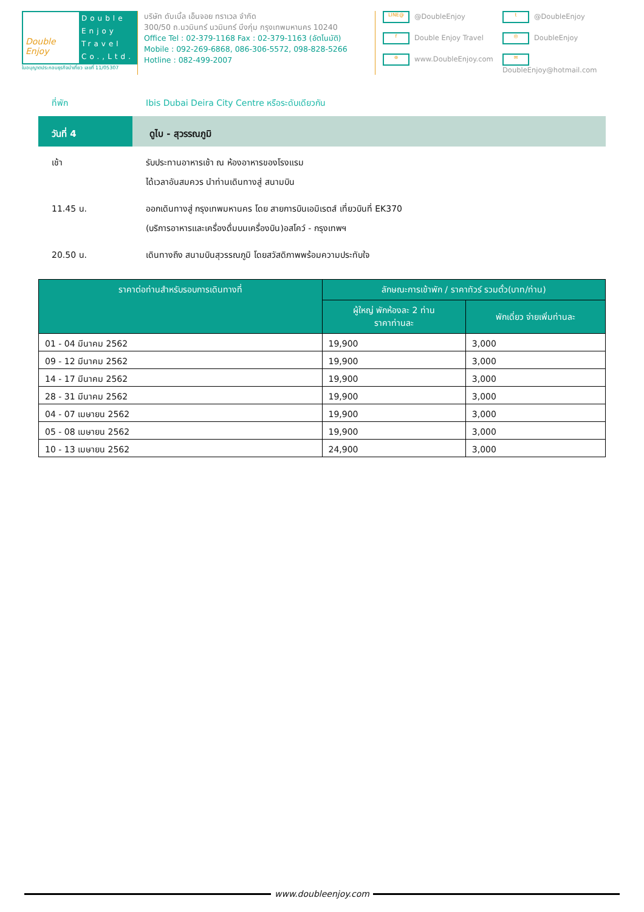Double Enjoy
Double Enjoy Travel Co.,Ltd.
ใบอนุญาตประกอบธุรกิจนำเที่ยว เลขที่ 11/05307
บริษัท ดับเบิ้ล เอ็นจอย ทราเวล จำกัด
300/50 ถ.นวมินทร์ นวมินทร์ บึงกุ่ม กรุงเทพมหานคร 10240
Office Tel : 02-379-1168 Fax : 02-379-1163 (อัตโนมัติ)
Mobile : 092-269-6868, 086-306-5572, 098-828-5266
Hotline : 082-499-2007
LINE@ @DoubleEnjoy
t @DoubleEnjoy
f Double Enjoy Travel
◎ DoubleEnjoy
⊕ www.DoubleEnjoy.com
✉ DoubleEnjoy@hotmail.com
ที่พัก Ibis Dubai Deira City Centre หรือระดับเดียวกัน
วันที่ 4 ดูไบ - สุวรรณภูมิ
เช้า รับประทานอาหารเช้า ณ ห้องอาหารของโรงแรม
ได้เวลาอันสมควร นำท่านเดินทางสู่ สนามบิน
11.45 น. ออกเดินทางสู่ กรุงเทพมหานคร โดย สายการบินเอมิเรตส์ เที่ยวบินที่ EK370
(บริการอาหารและเครื่องดื่มบนเครื่องบิน)อสโคว์ - กรุงเทพฯ
20.50 น. เดินทางถึง สนามบินสุวรรณภูมิ โดยสวัสดิภาพพร้อมความประทับใจ
| ราคาต่อท่านสำหรับรอบการเดินทางที่ | ลักษณะการเข้าพัก / ราคาทัวร์ รวมตั๋ว(บาท/ท่าน) | |
| --- | --- | --- |
| | ผู้ใหญ่ พักห้องละ 2 ท่าน ราคาท่านละ | พักเดี่ยว จ่ายเพิ่มท่านละ |
| 01 - 04 มีนาคม 2562 | 19,900 | 3,000 |
| 09 - 12 มีนาคม 2562 | 19,900 | 3,000 |
| 14 - 17 มีนาคม 2562 | 19,900 | 3,000 |
| 28 - 31 มีนาคม 2562 | 19,900 | 3,000 |
| 04 - 07 เมษายน 2562 | 19,900 | 3,000 |
| 05 - 08 เมษายน 2562 | 19,900 | 3,000 |
| 10 - 13 เมษายน 2562 | 24,900 | 3,000 |
www.doubleenjoy.com